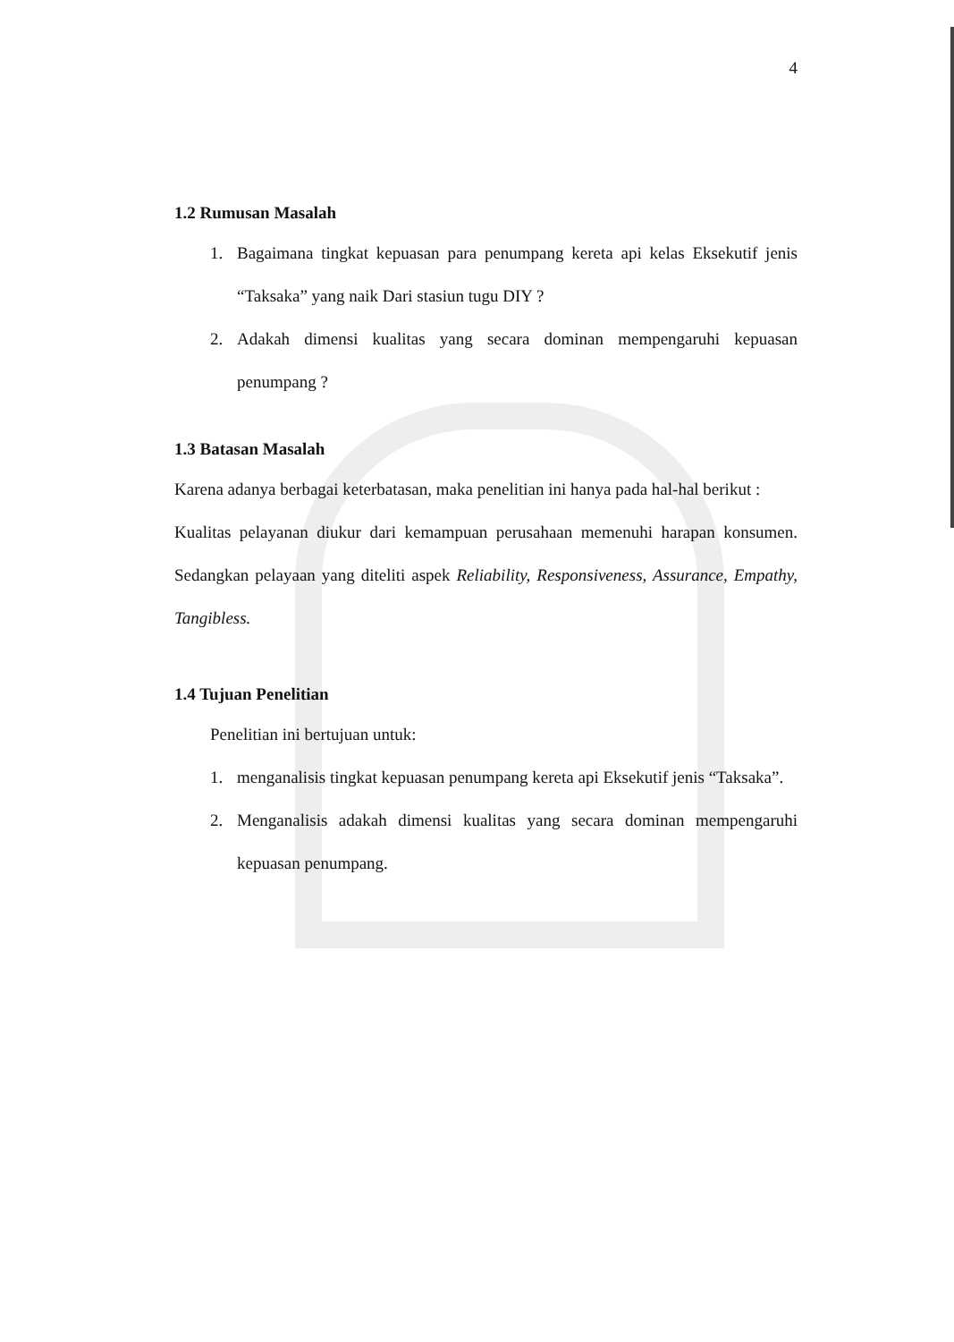4
1.2 Rumusan Masalah
1. Bagaimana tingkat kepuasan para penumpang kereta api kelas Eksekutif jenis “Taksaka” yang naik Dari stasiun tugu DIY ?
2. Adakah dimensi kualitas yang secara dominan mempengaruhi kepuasan penumpang ?
1.3 Batasan Masalah
Karena adanya berbagai keterbatasan, maka penelitian ini hanya pada hal-hal berikut :
Kualitas pelayanan diukur dari kemampuan perusahaan memenuhi harapan konsumen. Sedangkan pelayaan yang diteliti aspek Reliability, Responsiveness, Assurance, Empathy, Tangibless.
1.4 Tujuan Penelitian
Penelitian ini bertujuan untuk:
1. menganalisis tingkat kepuasan penumpang kereta api Eksekutif jenis “Taksaka”.
2. Menganalisis adakah dimensi kualitas yang secara dominan mempengaruhi kepuasan penumpang.